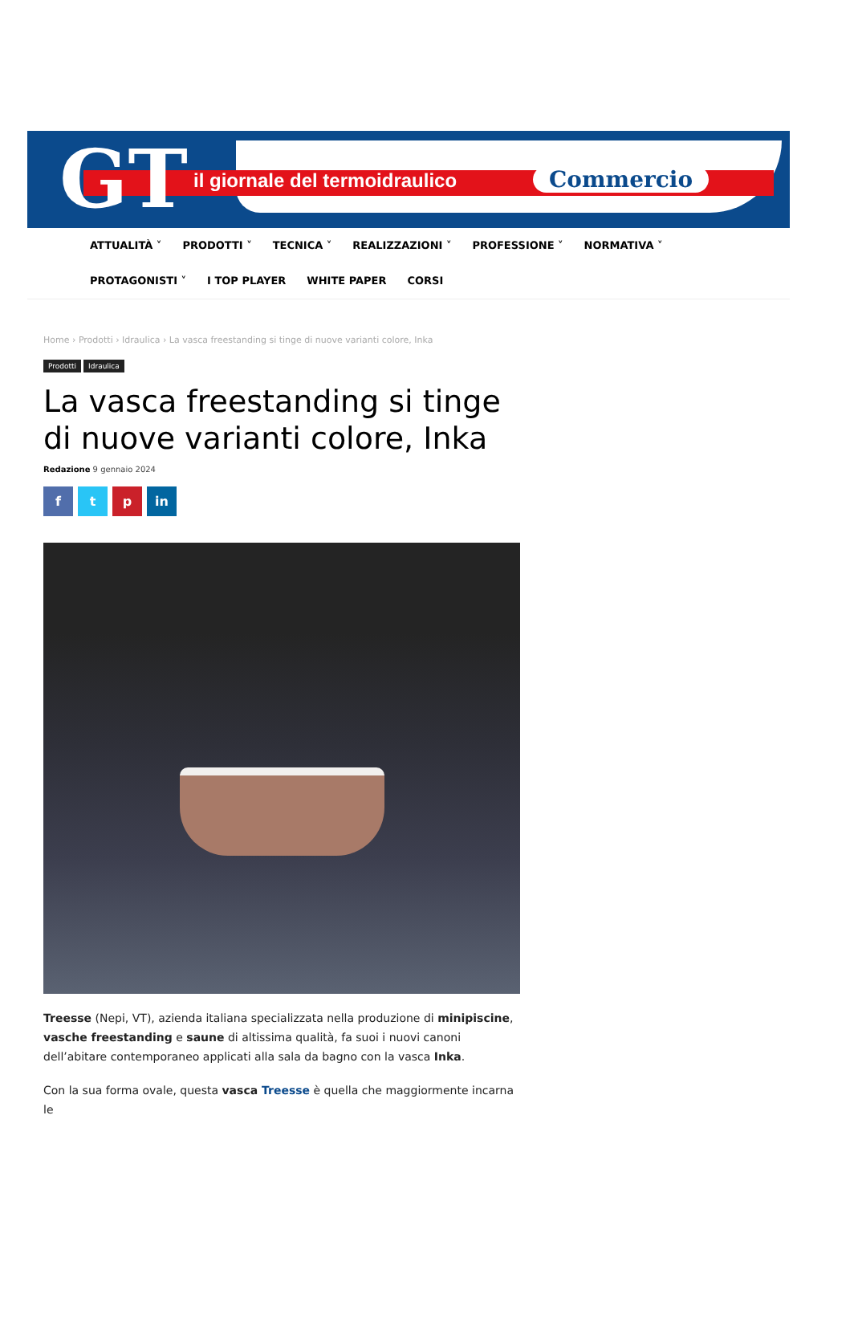GT il giornale del termoidraulico Commercio
ATTUALITÀ ˅ PRODOTTI ˅ TECNICA ˅ REALIZZAZIONI ˅ PROFESSIONE ˅ NORMATIVA ˅
PROTAGONISTI ˅ I TOP PLAYER WHITE PAPER CORSI
Home › Prodotti › Idraulica › La vasca freestanding si tinge di nuove varianti colore, Inka
Prodotti Idraulica
La vasca freestanding si tinge di nuove varianti colore, Inka
Redazione 9 gennaio 2024
f t p in
Treesse (Nepi, VT), azienda italiana specializzata nella produzione di minipiscine, vasche freestanding e saune di altissima qualità, fa suoi i nuovi canoni dell’abitare contemporaneo applicati alla sala da bagno con la vasca Inka.
Con la sua forma ovale, questa vasca Treesse è quella che maggiormente incarna le